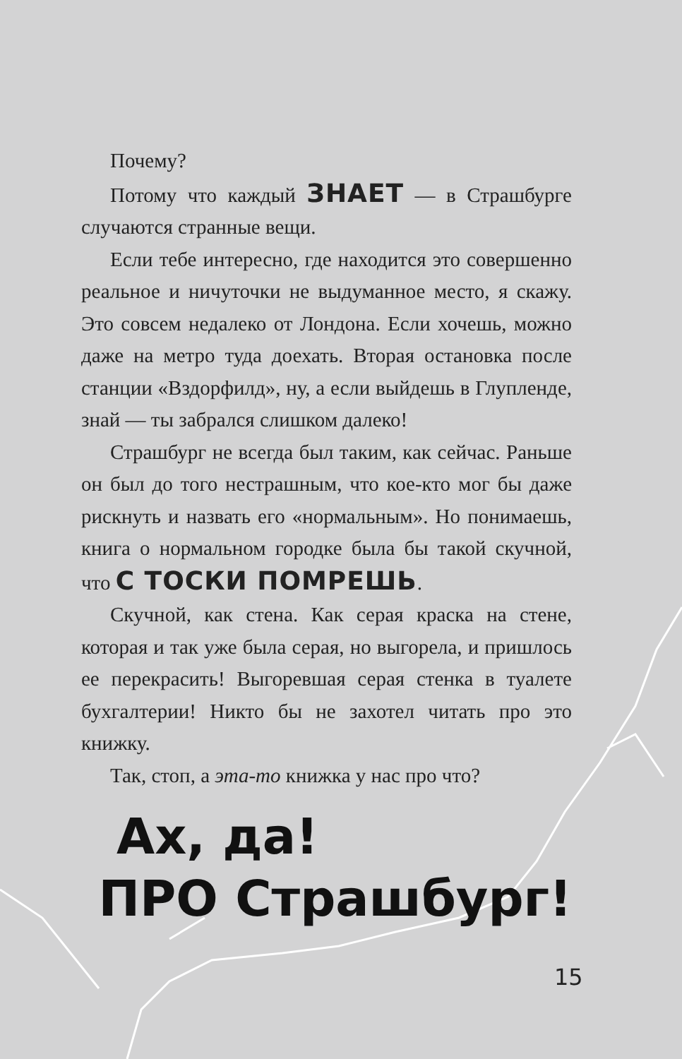Почему?
Потому что каждый ЗНАЕТ — в Страшбурге случаются странные вещи.
Если тебе интересно, где находится это совершенно реальное и ничуточки не выдуманное место, я скажу. Это совсем недалеко от Лондона. Если хочешь, можно даже на метро туда доехать. Вторая остановка после станции «Вздорфилд», ну, а если выйдешь в Глупленде, знай — ты забрался слишком далеко!
Страшбург не всегда был таким, как сейчас. Раньше он был до того нестрашным, что кое-кто мог бы даже рискнуть и назвать его «нормальным». Но понимаешь, книга о нормальном городке была бы такой скучной, что С ТОСКИ ПОМРЕШЬ.
Скучной, как стена. Как серая краска на стене, которая и так уже была серая, но выгорела, и пришлось ее перекрасить! Выгоревшая серая стенка в туалете бухгалтерии! Никто бы не захотел читать про это книжку.
Так, стоп, а эта-то книжка у нас про что?
Ах, да!
ПРО Страшбург!
15